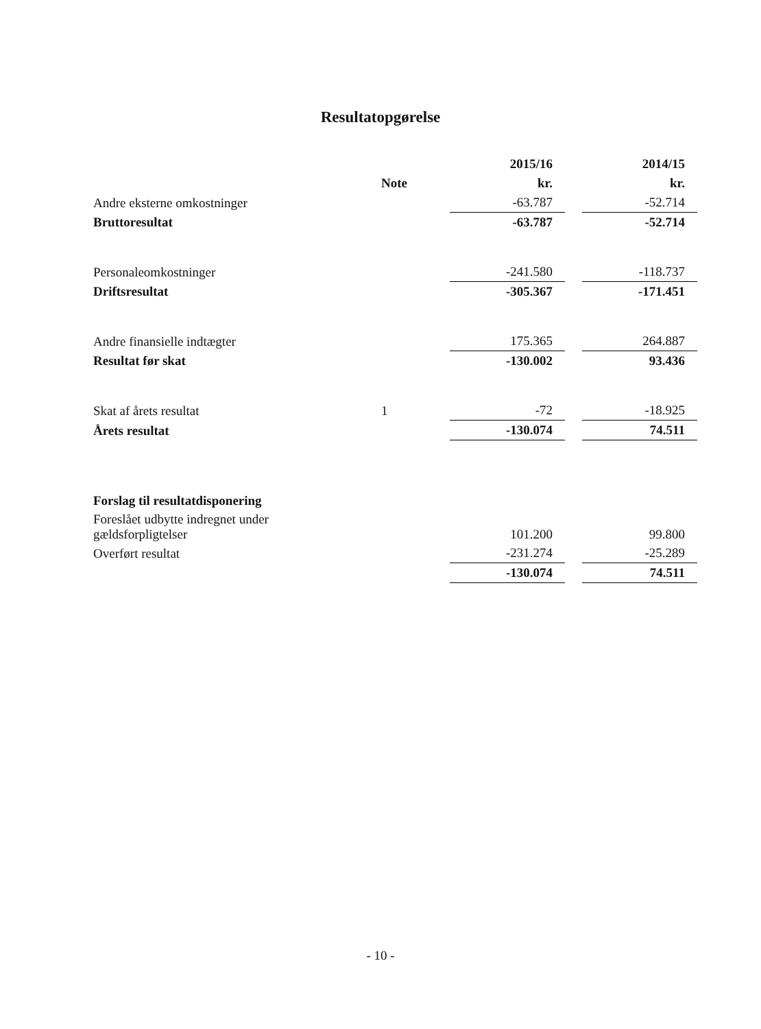Resultatopgørelse
| | | 2015/16 | | 2014/15 |
| --- | --- | --- | --- | --- |
| | Note | kr. | | kr. |
| Andre eksterne omkostninger | | -63.787 | | -52.714 |
| Bruttoresultat | | -63.787 | | -52.714 |
| Personaleomkostninger | | -241.580 | | -118.737 |
| Driftsresultat | | -305.367 | | -171.451 |
| Andre finansielle indtægter | | 175.365 | | 264.887 |
| Resultat før skat | | -130.002 | | 93.436 |
| Skat af årets resultat | 1 | -72 | | -18.925 |
| Årets resultat | | -130.074 | | 74.511 |
| Forslag til resultatdisponering | | | | |
| Foreslået udbytte indregnet under gældsforpligtelser | | 101.200 | | 99.800 |
| Overført resultat | | -231.274 | | -25.289 |
| | | -130.074 | | 74.511 |
- 10 -